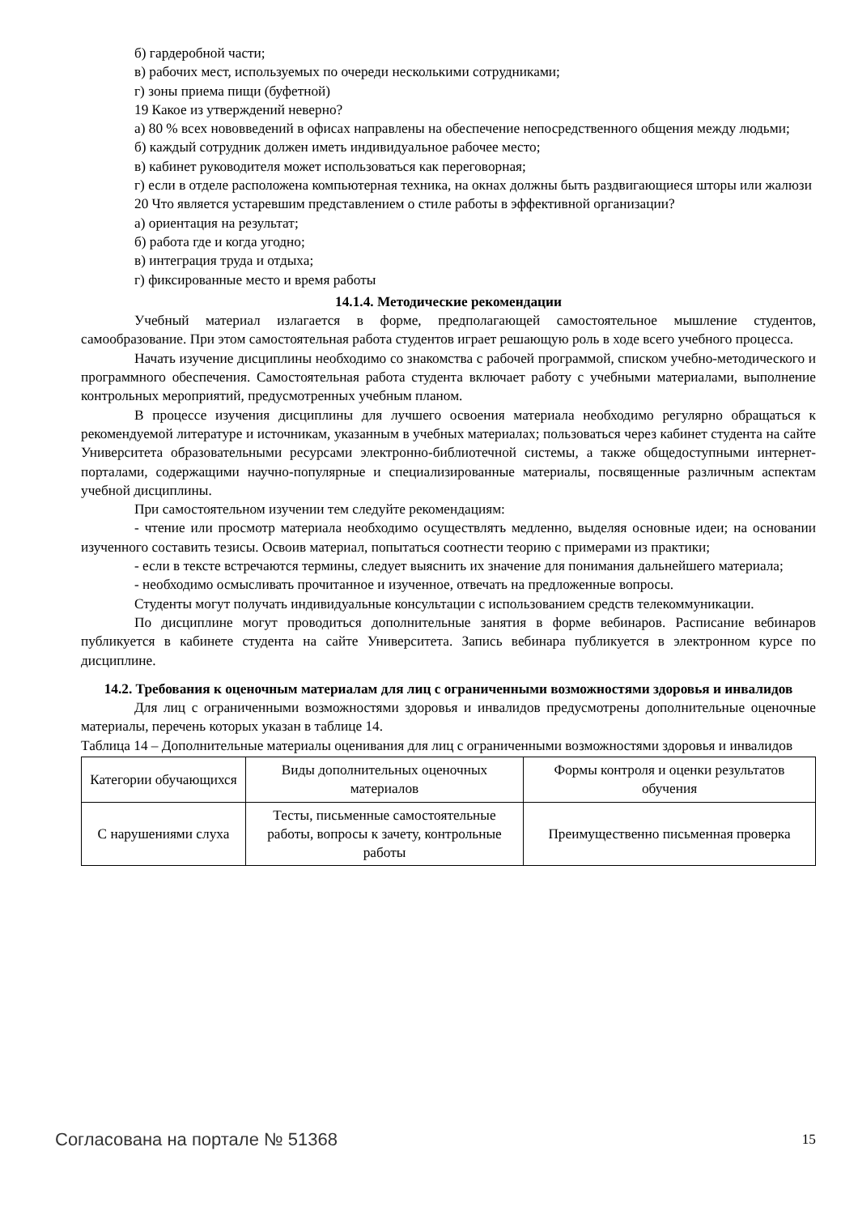б) гардеробной части;
в) рабочих мест, используемых по очереди несколькими сотрудниками;
г) зоны приема пищи (буфетной)
19 Какое из утверждений неверно?
а) 80 % всех нововведений в офисах направлены на обеспечение непосредственного общения между людьми;
б) каждый сотрудник должен иметь индивидуальное рабочее место;
в) кабинет руководителя может использоваться как переговорная;
г) если в отделе расположена компьютерная техника, на окнах должны быть раздвигающиеся шторы или жалюзи
20 Что является устаревшим представлением о стиле работы в эффективной организации?
а) ориентация на результат;
б) работа где и когда угодно;
в) интеграция труда и отдыха;
г) фиксированные место и время работы
14.1.4. Методические рекомендации
Учебный материал излагается в форме, предполагающей самостоятельное мышление студентов, самообразование. При этом самостоятельная работа студентов играет решающую роль в ходе всего учебного процесса.
Начать изучение дисциплины необходимо со знакомства с рабочей программой, списком учебно-методического и программного обеспечения. Самостоятельная работа студента включает работу с учебными материалами, выполнение контрольных мероприятий, предусмотренных учебным планом.
В процессе изучения дисциплины для лучшего освоения материала необходимо регулярно обращаться к рекомендуемой литературе и источникам, указанным в учебных материалах; пользоваться через кабинет студента на сайте Университета образовательными ресурсами электронно-библиотечной системы, а также общедоступными интернет-порталами, содержащими научно-популярные и специализированные материалы, посвященные различным аспектам учебной дисциплины.
При самостоятельном изучении тем следуйте рекомендациям:
- чтение или просмотр материала необходимо осуществлять медленно, выделяя основные идеи; на основании изученного составить тезисы. Освоив материал, попытаться соотнести теорию с примерами из практики;
- если в тексте встречаются термины, следует выяснить их значение для понимания дальнейшего материала;
- необходимо осмысливать прочитанное и изученное, отвечать на предложенные вопросы.
Студенты могут получать индивидуальные консультации с использованием средств телекоммуникации.
По дисциплине могут проводиться дополнительные занятия в форме вебинаров. Расписание вебинаров публикуется в кабинете студента на сайте Университета. Запись вебинара публикуется в электронном курсе по дисциплине.
14.2. Требования к оценочным материалам для лиц с ограниченными возможностями здоровья и инвалидов
Для лиц с ограниченными возможностями здоровья и инвалидов предусмотрены дополнительные оценочные материалы, перечень которых указан в таблице 14.
Таблица 14 – Дополнительные материалы оценивания для лиц с ограниченными возможностями здоровья и инвалидов
| Категории обучающихся | Виды дополнительных оценочных материалов | Формы контроля и оценки результатов обучения |
| С нарушениями слуха | Тесты, письменные самостоятельные работы, вопросы к зачету, контрольные работы | Преимущественно письменная проверка |
Согласована на портале № 51368 15